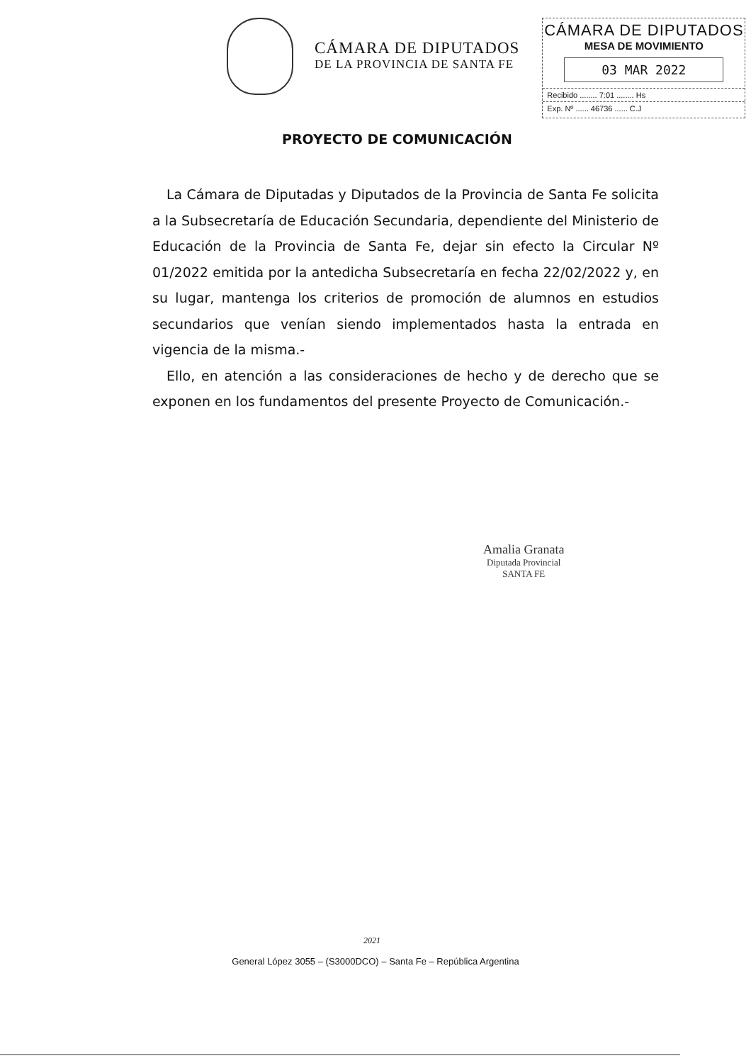CÁMARA DE DIPUTADOS
DE LA PROVINCIA DE SANTA FE
CÁMARA DE DIPUTADOS
MESA DE MOVIMIENTO
03 MAR 2022
Recibido ........ 7:01 ........ Hs
Exp. Nº ...... 46736 ...... C.J
PROYECTO DE COMUNICACIÓN
La Cámara de Diputadas y Diputados de la Provincia de Santa Fe solicita a la Subsecretaría de Educación Secundaria, dependiente del Ministerio de Educación de la Provincia de Santa Fe, dejar sin efecto la Circular Nº 01/2022 emitida por la antedicha Subsecretaría en fecha 22/02/2022 y, en su lugar, mantenga los criterios de promoción de alumnos en estudios secundarios que venían siendo implementados hasta la entrada en vigencia de la misma.-
Ello, en atención a las consideraciones de hecho y de derecho que se exponen en los fundamentos del presente Proyecto de Comunicación.-
Amalia Granata
Diputada Provincial
SANTA FE
2021
General López 3055 – (S3000DCO) – Santa Fe – República Argentina